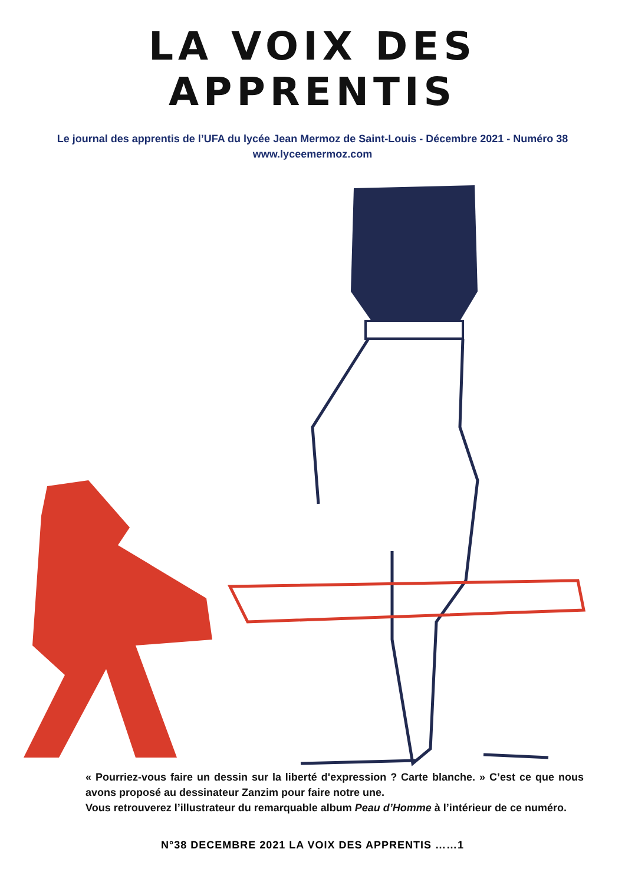LA VOIX DES APPRENTIS
Le journal des apprentis de l’UFA du lycée Jean Mermoz de Saint-Louis - Décembre 2021 - Numéro 38
www.lyceemermoz.com
« Pourriez-vous faire un dessin sur la liberté d'expression ? Carte blanche. » C’est ce que nous avons proposé au dessinateur Zanzim pour faire notre une.
Vous retrouverez l’illustrateur du remarquable album Peau d’Homme à l’intérieur de ce numéro.
N°38 DECEMBRE 2021 LA VOIX DES APPRENTIS ……1